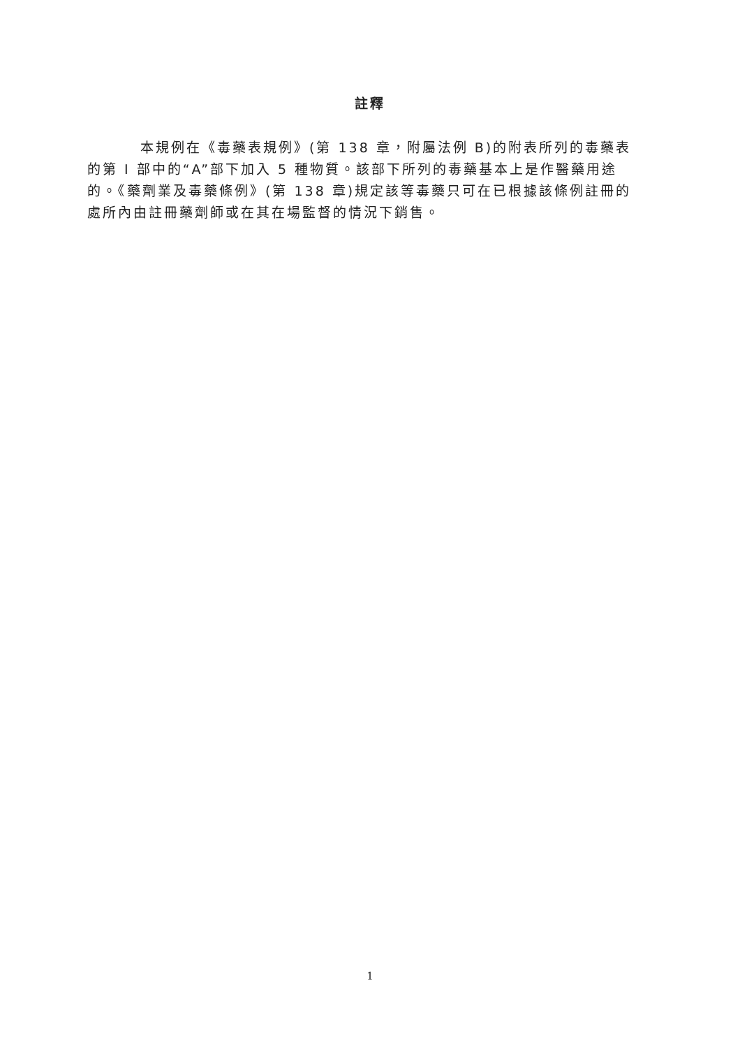註釋
本規例在《毒藥表規例》(第 138 章，附屬法例 B)的附表所列的毒藥表的第 I 部中的“A”部下加入 5 種物質。該部下所列的毒藥基本上是作醫藥用途的。《藥劑業及毒藥條例》(第 138 章)規定該等毒藥只可在已根據該條例註冊的處所內由註冊藥劑師或在其在場監督的情況下銷售。
1